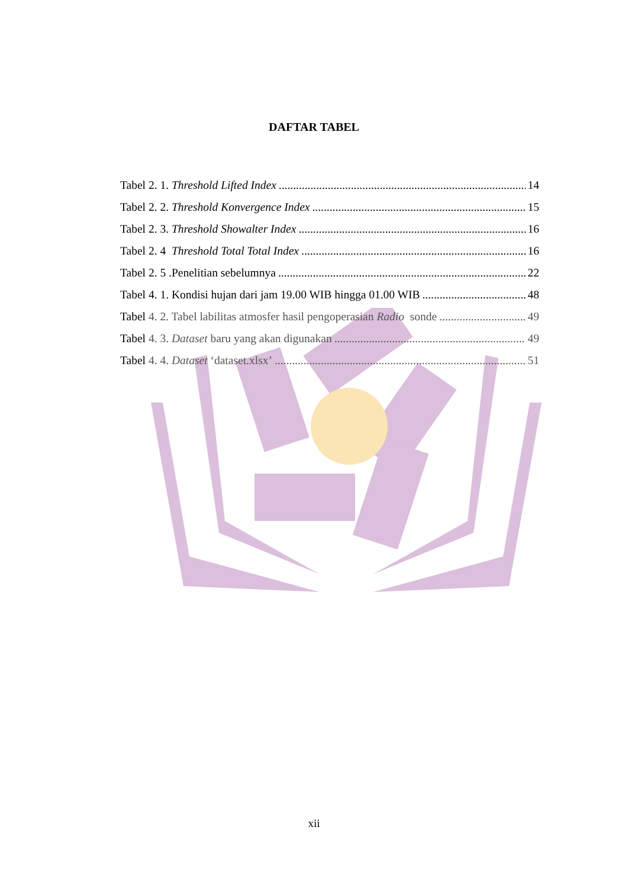DAFTAR TABEL
Tabel 2. 1. Threshold Lifted Index 14
Tabel 2. 2. Threshold Konvergence Index 15
Tabel 2. 3. Threshold Showalter Index 16
Tabel 2. 4 Threshold Total Total Index 16
Tabel 2. 5 .Penelitian sebelumnya 22
Tabel 4. 1. Kondisi hujan dari jam 19.00 WIB hingga 01.00 WIB 48
Tabel 4. 2. Tabel labilitas atmosfer hasil pengoperasian Radio sonde 49
Tabel 4. 3. Dataset baru yang akan digunakan 49
Tabel 4. 4. Dataset ‘dataset.xlsx’ 51
xii